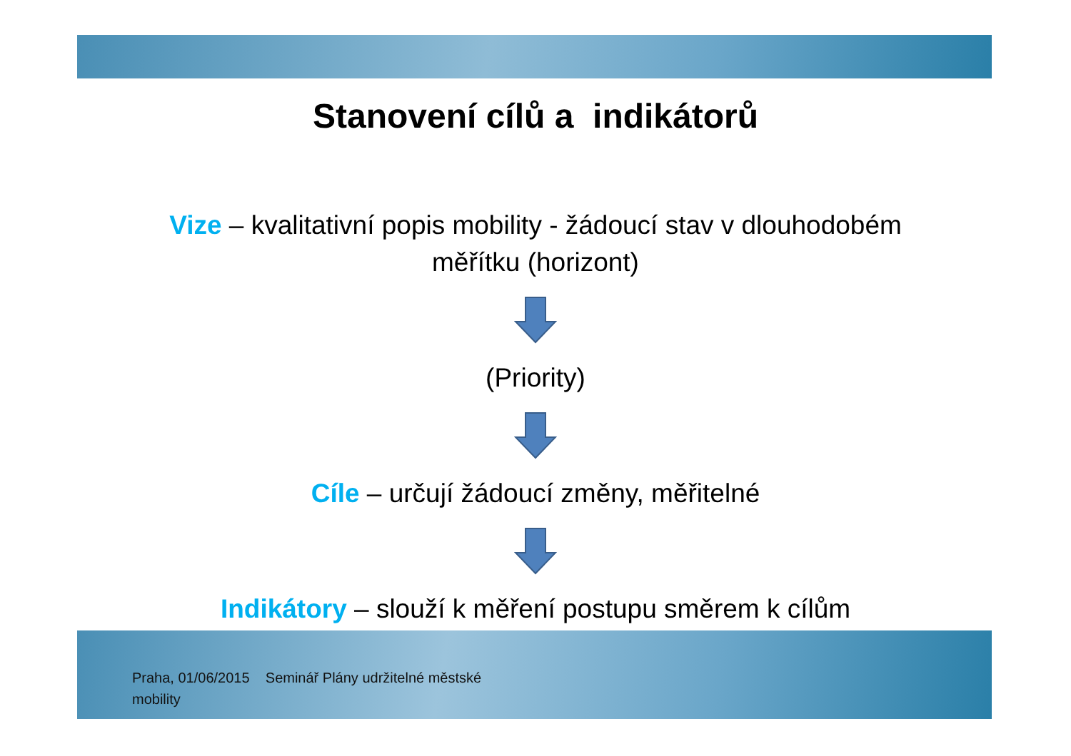Stanovení cílů a indikátorů
Vize – kvalitativní popis mobility - žádoucí stav v dlouhodobém
měřítku (horizont)
(Priority)
Cíle – určují žádoucí změny, měřitelné
Indikátory – slouží k měření postupu směrem k cílům
Praha, 01/06/2015 Seminář Plány udržitelné městské mobility